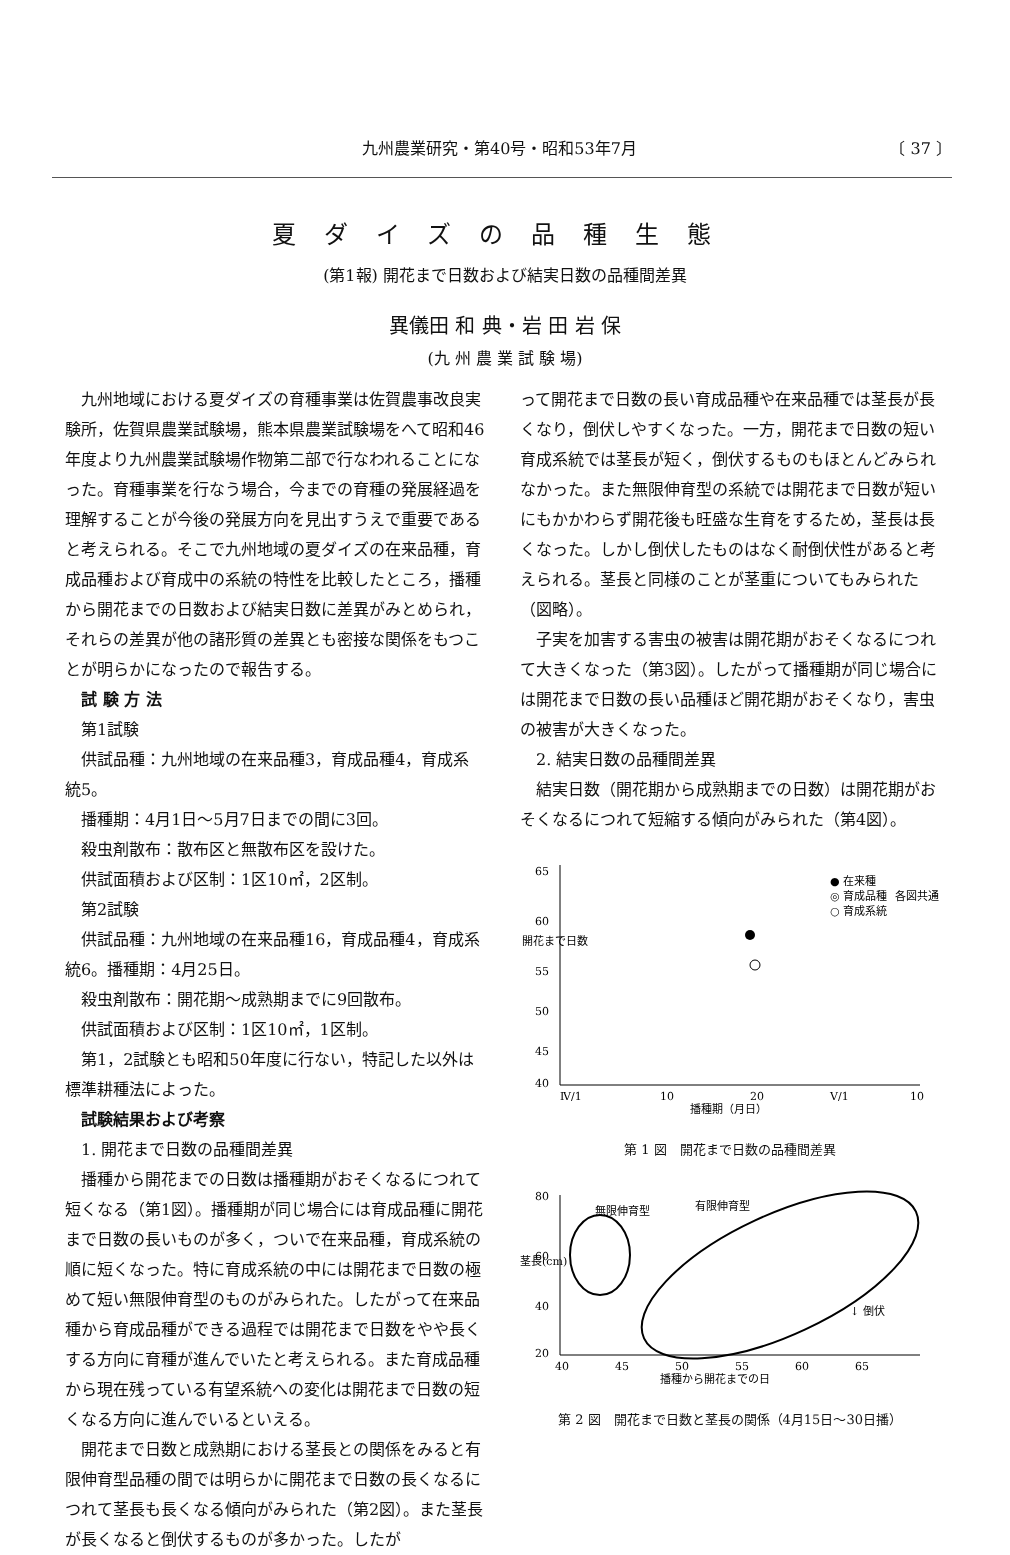九州農業研究・第40号・昭和53年7月 〔 37 〕
夏ダイズの品種生態
(第1報) 開花まで日数および結実日数の品種間差異
異儀田 和 典・岩 田 岩 保
(九 州 農 業 試 験 場)
九州地域における夏ダイズの育種事業は佐賀農事改良実験所，佐賀県農業試験場，熊本県農業試験場をへて昭和46年度より九州農業試験場作物第二部で行なわれることになった。育種事業を行なう場合，今までの育種の発展経過を理解することが今後の発展方向を見出すうえで重要であると考えられる。そこで九州地域の夏ダイズの在来品種，育成品種および育成中の系統の特性を比較したところ，播種から開花までの日数および結実日数に差異がみとめられ，それらの差異が他の諸形質の差異とも密接な関係をもつことが明らかになったので報告する。
試 験 方 法
第1試験
供試品種：九州地域の在来品種3，育成品種4，育成系統5。
播種期：4月1日～5月7日までの間に3回。
殺虫剤散布：散布区と無散布区を設けた。
供試面積および区制：1区10㎡，2区制。
第2試験
供試品種：九州地域の在来品種16，育成品種4，育成系統6。播種期：4月25日。
殺虫剤散布：開花期～成熟期までに9回散布。
供試面積および区制：1区10㎡，1区制。
第1，2試験とも昭和50年度に行ない，特記した以外は標準耕種法によった。
試験結果および考察
1. 開花まで日数の品種間差異
播種から開花までの日数は播種期がおそくなるにつれて短くなる（第1図）。播種期が同じ場合には育成品種に開花まで日数の長いものが多く，ついで在来品種，育成系統の順に短くなった。特に育成系統の中には開花まで日数の極めて短い無限伸育型のものがみられた。したがって在来品種から育成品種ができる過程では開花まで日数をやや長くする方向に育種が進んでいたと考えられる。また育成品種から現在残っている有望系統への変化は開花まで日数の短くなる方向に進んでいるといえる。
開花まで日数と成熟期における茎長との関係をみると有限伸育型品種の間では明らかに開花まで日数の長くなるにつれて茎長も長くなる傾向がみられた（第2図）。また茎長が長くなると倒伏するものが多かった。したが
って開花まで日数の長い育成品種や在来品種では茎長が長くなり，倒伏しやすくなった。一方，開花まで日数の短い育成系統では茎長が短く，倒伏するものもほとんどみられなかった。また無限伸育型の系統では開花まで日数が短いにもかかわらず開花後も旺盛な生育をするため，茎長は長くなった。しかし倒伏したものはなく耐倒伏性があると考えられる。茎長と同様のことが茎重についてもみられた（図略）。
子実を加害する害虫の被害は開花期がおそくなるにつれて大きくなった（第3図）。したがって播種期が同じ場合には開花まで日数の長い品種ほど開花期がおそくなり，害虫の被害が大きくなった。
2. 結実日数の品種間差異
結実日数（開花期から成熟期までの日数）は開花期がおそくなるにつれて短縮する傾向がみられた（第4図）。
65
60
55
50
45
40
開花まで日数
Ⅳ/1
10
20
Ⅴ/1
10
播種期（月日）
● 在来種
◎ 育成品種
○ 育成系統
各図共通
第 1 図　開花まで日数の品種間差異
80
60
40
20
40
45
50
55
60
65
播種から開花までの日
無限伸育型
有限伸育型
↓ 倒伏
茎長(cm)
第 2 図　開花まで日数と茎長の関係（4月15日～30日播）